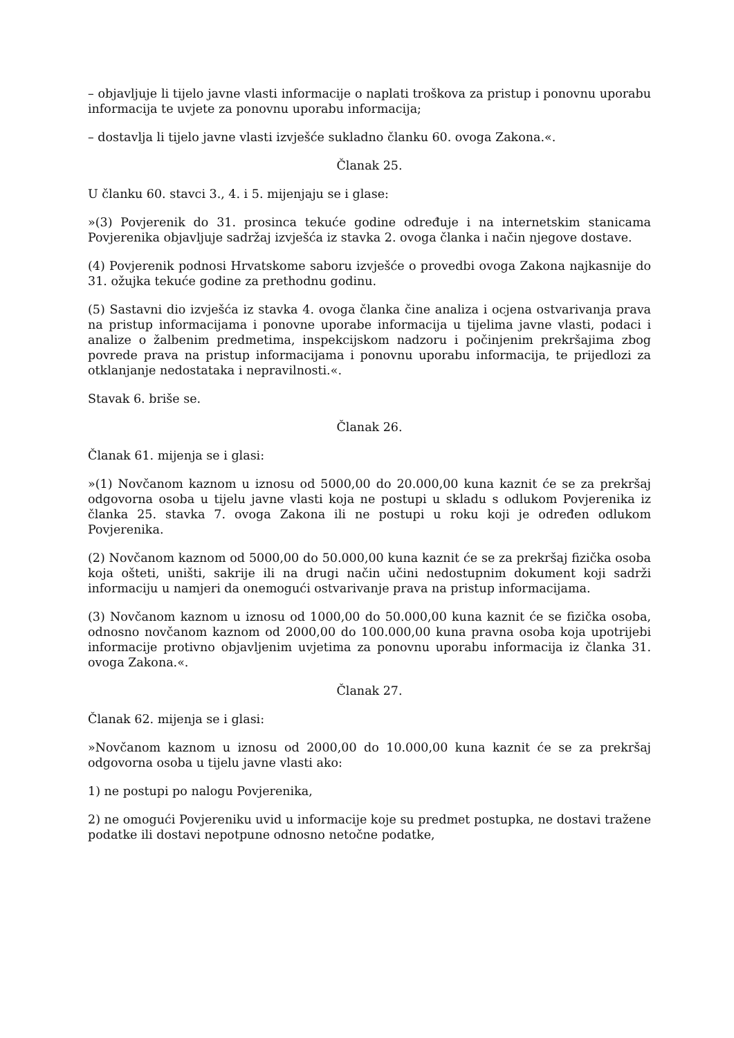– objavljuje li tijelo javne vlasti informacije o naplati troškova za pristup i ponovnu uporabu informacija te uvjete za ponovnu uporabu informacija;
– dostavlja li tijelo javne vlasti izvješće sukladno članku 60. ovoga Zakona.«.
Članak 25.
U članku 60. stavci 3., 4. i 5. mijenjaju se i glase:
»(3) Povjerenik do 31. prosinca tekuće godine određuje i na internetskim stanicama Povjerenika objavljuje sadržaj izvješća iz stavka 2. ovoga članka i način njegove dostave.
(4) Povjerenik podnosi Hrvatskome saboru izvješće o provedbi ovoga Zakona najkasnije do 31. ožujka tekuće godine za prethodnu godinu.
(5) Sastavni dio izvješća iz stavka 4. ovoga članka čine analiza i ocjena ostvarivanja prava na pristup informacijama i ponovne uporabe informacija u tijelima javne vlasti, podaci i analize o žalbenim predmetima, inspekcijskom nadzoru i počinjenim prekršajima zbog povrede prava na pristup informacijama i ponovnu uporabu informacija, te prijedlozi za otklanjanje nedostataka i nepravilnosti.«.
Stavak 6. briše se.
Članak 26.
Članak 61. mijenja se i glasi:
»(1) Novčanom kaznom u iznosu od 5000,00 do 20.000,00 kuna kaznit će se za prekršaj odgovorna osoba u tijelu javne vlasti koja ne postupi u skladu s odlukom Povjerenika iz članka 25. stavka 7. ovoga Zakona ili ne postupi u roku koji je određen odlukom Povjerenika.
(2) Novčanom kaznom od 5000,00 do 50.000,00 kuna kaznit će se za prekršaj fizička osoba koja ošteti, uništi, sakrije ili na drugi način učini nedostupnim dokument koji sadrži informaciju u namjeri da onemogući ostvarivanje prava na pristup informacijama.
(3) Novčanom kaznom u iznosu od 1000,00 do 50.000,00 kuna kaznit će se fizička osoba, odnosno novčanom kaznom od 2000,00 do 100.000,00 kuna pravna osoba koja upotrijebi informacije protivno objavljenim uvjetima za ponovnu uporabu informacija iz članka 31. ovoga Zakona.«.
Članak 27.
Članak 62. mijenja se i glasi:
»Novčanom kaznom u iznosu od 2000,00 do 10.000,00 kuna kaznit će se za prekršaj odgovorna osoba u tijelu javne vlasti ako:
1) ne postupi po nalogu Povjerenika,
2) ne omogući Povjereniku uvid u informacije koje su predmet postupka, ne dostavi tražene podatke ili dostavi nepotpune odnosno netočne podatke,